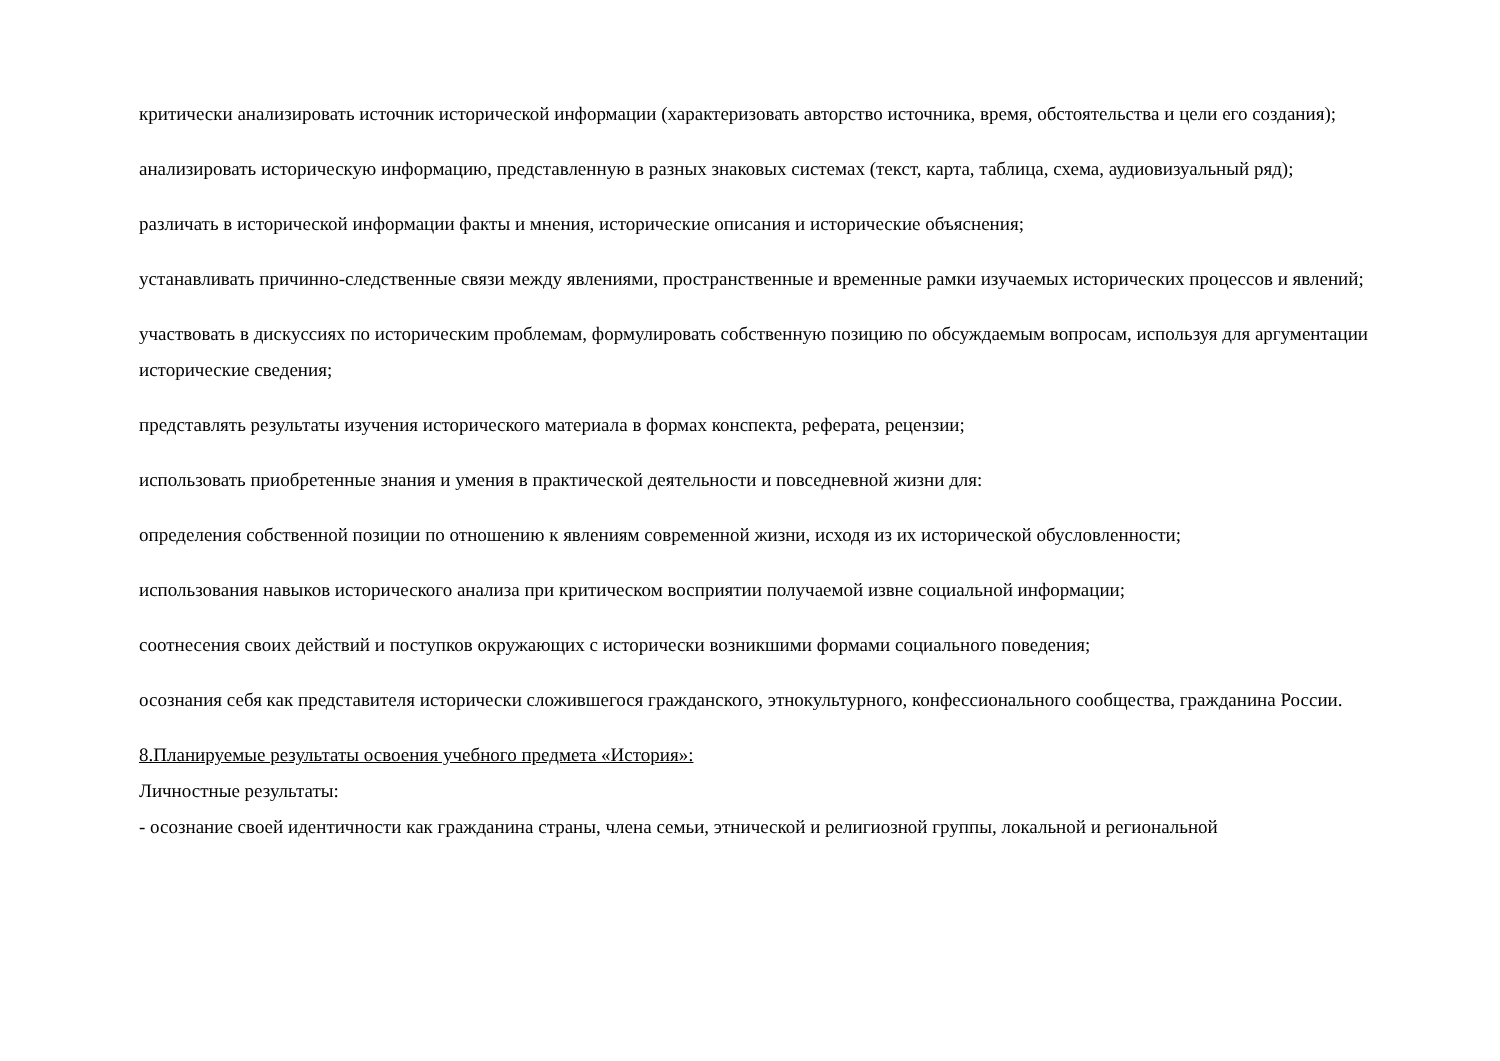критически анализировать источник исторической информации (характеризовать авторство источника, время, обстоятельства и цели его создания);
анализировать историческую информацию, представленную в разных знаковых системах (текст, карта, таблица, схема, аудиовизуальный ряд);
различать в исторической информации факты и мнения, исторические описания и исторические объяснения;
устанавливать причинно-следственные связи между явлениями, пространственные и временные рамки изучаемых исторических процессов и явлений;
участвовать в дискуссиях по историческим проблемам, формулировать собственную позицию по обсуждаемым вопросам, используя для аргументации исторические сведения;
представлять результаты изучения исторического материала в формах конспекта, реферата, рецензии;
использовать приобретенные знания и умения в практической деятельности и повседневной жизни для:
определения собственной позиции по отношению к явлениям современной жизни, исходя из их исторической обусловленности;
использования навыков исторического анализа при критическом восприятии получаемой извне социальной информации;
соотнесения своих действий и поступков окружающих с исторически возникшими формами социального поведения;
осознания себя как представителя исторически сложившегося гражданского, этнокультурного, конфессионального сообщества, гражданина России.
8.Планируемые результаты освоения учебного предмета «История»:
Личностные результаты:
- осознание своей идентичности как гражданина страны, члена семьи, этнической и религиозной группы, локальной и региональной